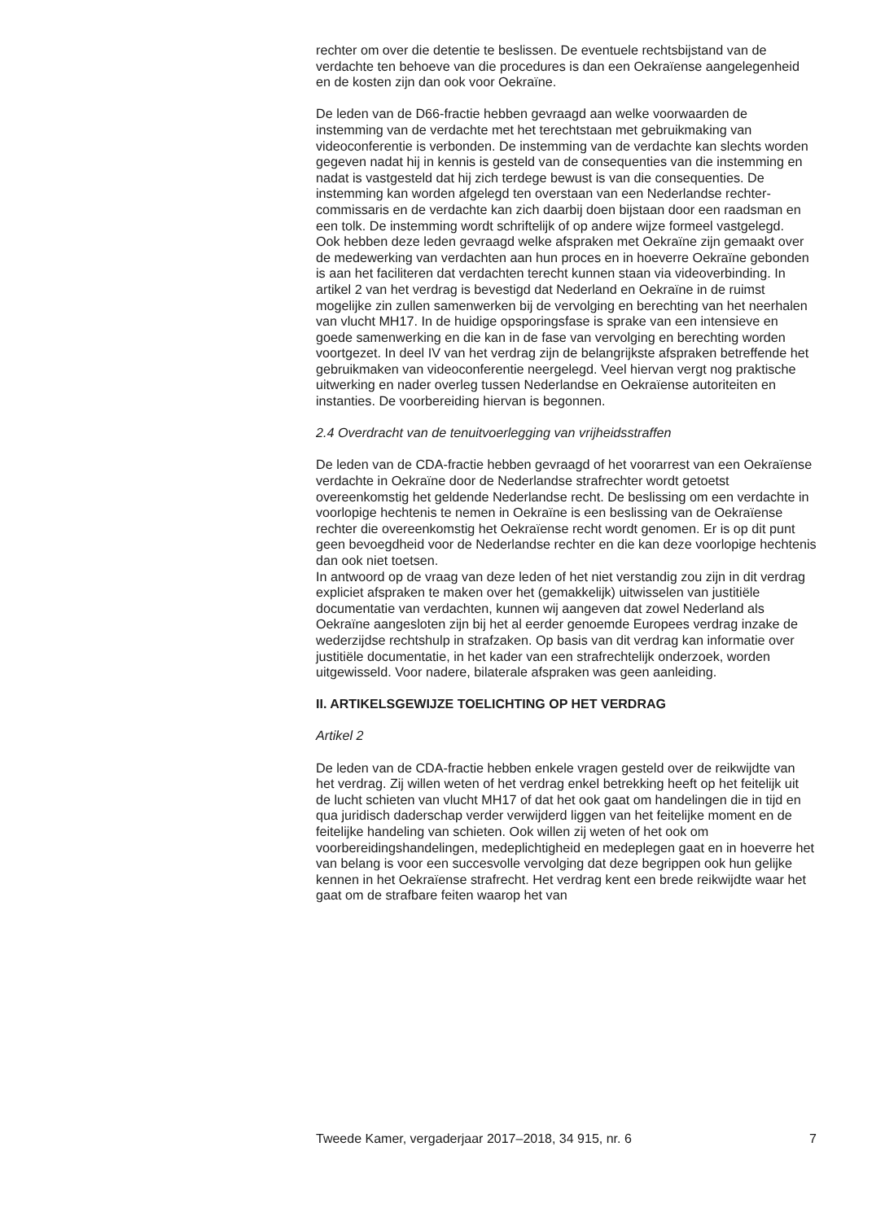rechter om over die detentie te beslissen. De eventuele rechtsbijstand van de verdachte ten behoeve van die procedures is dan een Oekraïense aangelegenheid en de kosten zijn dan ook voor Oekraïne.
De leden van de D66-fractie hebben gevraagd aan welke voorwaarden de instemming van de verdachte met het terechtstaan met gebruikmaking van videoconferentie is verbonden. De instemming van de verdachte kan slechts worden gegeven nadat hij in kennis is gesteld van de consequenties van die instemming en nadat is vastgesteld dat hij zich terdege bewust is van die consequenties. De instemming kan worden afgelegd ten overstaan van een Nederlandse rechter-commissaris en de verdachte kan zich daarbij doen bijstaan door een raadsman en een tolk. De instemming wordt schriftelijk of op andere wijze formeel vastgelegd.
Ook hebben deze leden gevraagd welke afspraken met Oekraïne zijn gemaakt over de medewerking van verdachten aan hun proces en in hoeverre Oekraïne gebonden is aan het faciliteren dat verdachten terecht kunnen staan via videoverbinding. In artikel 2 van het verdrag is bevestigd dat Nederland en Oekraïne in de ruimst mogelijke zin zullen samenwerken bij de vervolging en berechting van het neerhalen van vlucht MH17. In de huidige opsporingsfase is sprake van een intensieve en goede samenwerking en die kan in de fase van vervolging en berechting worden voortgezet. In deel IV van het verdrag zijn de belangrijkste afspraken betreffende het gebruikmaken van videoconferentie neergelegd. Veel hiervan vergt nog praktische uitwerking en nader overleg tussen Nederlandse en Oekraïense autoriteiten en instanties. De voorbereiding hiervan is begonnen.
2.4 Overdracht van de tenuitvoerlegging van vrijheidsstraffen
De leden van de CDA-fractie hebben gevraagd of het voorarrest van een Oekraïense verdachte in Oekraïne door de Nederlandse strafrechter wordt getoetst overeenkomstig het geldende Nederlandse recht. De beslissing om een verdachte in voorlopige hechtenis te nemen in Oekraïne is een beslissing van de Oekraïense rechter die overeenkomstig het Oekraïense recht wordt genomen. Er is op dit punt geen bevoegdheid voor de Nederlandse rechter en die kan deze voorlopige hechtenis dan ook niet toetsen.
In antwoord op de vraag van deze leden of het niet verstandig zou zijn in dit verdrag expliciet afspraken te maken over het (gemakkelijk) uitwisselen van justitiële documentatie van verdachten, kunnen wij aangeven dat zowel Nederland als Oekraïne aangesloten zijn bij het al eerder genoemde Europees verdrag inzake de wederzijdse rechtshulp in strafzaken. Op basis van dit verdrag kan informatie over justitiële documentatie, in het kader van een strafrechtelijk onderzoek, worden uitgewisseld. Voor nadere, bilaterale afspraken was geen aanleiding.
II. ARTIKELSGEWIJZE TOELICHTING OP HET VERDRAG
Artikel 2
De leden van de CDA-fractie hebben enkele vragen gesteld over de reikwijdte van het verdrag. Zij willen weten of het verdrag enkel betrekking heeft op het feitelijk uit de lucht schieten van vlucht MH17 of dat het ook gaat om handelingen die in tijd en qua juridisch daderschap verder verwijderd liggen van het feitelijke moment en de feitelijke handeling van schieten. Ook willen zij weten of het ook om voorbereidingshandelingen, medeplichtigheid en medeplegen gaat en in hoeverre het van belang is voor een succesvolle vervolging dat deze begrippen ook hun gelijke kennen in het Oekraïense strafrecht. Het verdrag kent een brede reikwijdte waar het gaat om de strafbare feiten waarop het van
Tweede Kamer, vergaderjaar 2017–2018, 34 915, nr. 6 7